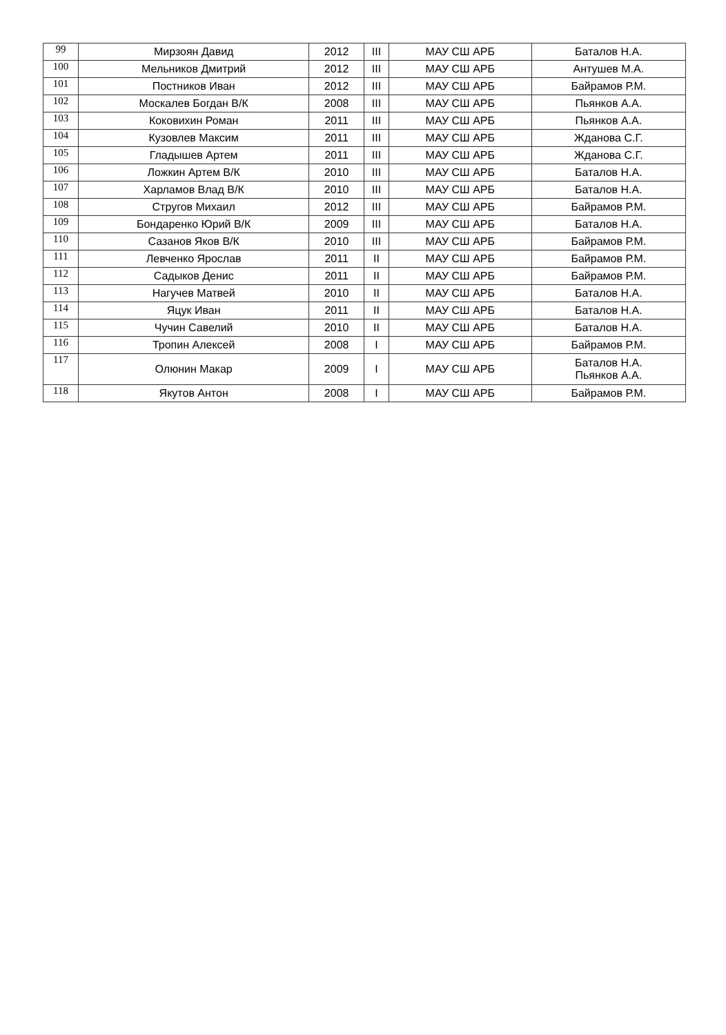| 99 | Мирзоян Давид | 2012 | III | МАУ СШ АРБ | Баталов Н.А. |
| 100 | Мельников Дмитрий | 2012 | III | МАУ СШ АРБ | Антушев М.А. |
| 101 | Постников Иван | 2012 | III | МАУ СШ АРБ | Байрамов Р.М. |
| 102 | Москалев Богдан В/К | 2008 | III | МАУ СШ АРБ | Пьянков А.А. |
| 103 | Коковихин Роман | 2011 | III | МАУ СШ АРБ | Пьянков А.А. |
| 104 | Кузовлев Максим | 2011 | III | МАУ СШ АРБ | Жданова С.Г. |
| 105 | Гладышев Артем | 2011 | III | МАУ СШ АРБ | Жданова С.Г. |
| 106 | Ложкин Артем В/К | 2010 | III | МАУ СШ АРБ | Баталов Н.А. |
| 107 | Харламов Влад В/К | 2010 | III | МАУ СШ АРБ | Баталов Н.А. |
| 108 | Стругов Михаил | 2012 | III | МАУ СШ АРБ | Байрамов Р.М. |
| 109 | Бондаренко Юрий В/К | 2009 | III | МАУ СШ АРБ | Баталов Н.А. |
| 110 | Сазанов Яков В/К | 2010 | III | МАУ СШ АРБ | Байрамов Р.М. |
| 111 | Левченко Ярослав | 2011 | II | МАУ СШ АРБ | Байрамов Р.М. |
| 112 | Садыков Денис | 2011 | II | МАУ СШ АРБ | Байрамов Р.М. |
| 113 | Нагучев Матвей | 2010 | II | МАУ СШ АРБ | Баталов Н.А. |
| 114 | Яцук Иван | 2011 | II | МАУ СШ АРБ | Баталов Н.А. |
| 115 | Чучин Савелий | 2010 | II | МАУ СШ АРБ | Баталов Н.А. |
| 116 | Тропин Алексей | 2008 | I | МАУ СШ АРБ | Байрамов Р.М. |
| 117 | Олюнин Макар | 2009 | I | МАУ СШ АРБ | Баталов Н.А. Пьянков А.А. |
| 118 | Якутов Антон | 2008 | I | МАУ СШ АРБ | Байрамов Р.М. |